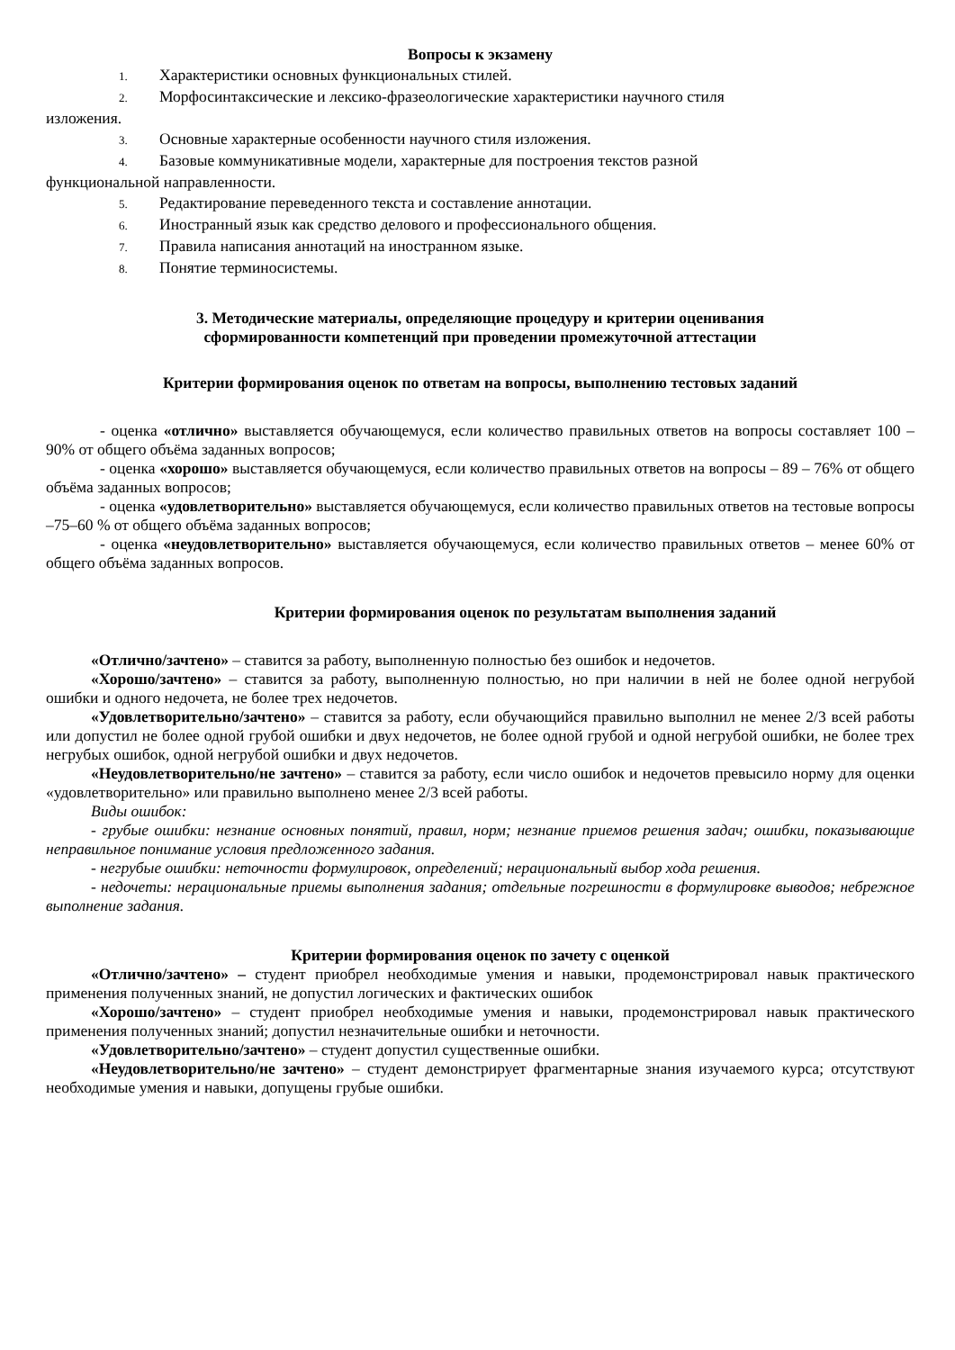Вопросы к экзамену
1. Характеристики основных функциональных стилей.
2. Морфосинтаксические и лексико-фразеологические характеристики научного стиля
изложения.
3. Основные характерные особенности научного стиля изложения.
4. Базовые коммуникативные модели, характерные для построения текстов разной
функциональной направленности.
5. Редактирование переведенного текста и составление аннотации.
6. Иностранный язык как средство делового и профессионального общения.
7. Правила написания аннотаций на иностранном языке.
8. Понятие терминосистемы.
3. Методические материалы, определяющие процедуру и критерии оценивания
сформированности компетенций при проведении промежуточной аттестации
Критерии формирования оценок по ответам на вопросы, выполнению тестовых заданий
- оценка «отлично» выставляется обучающемуся, если количество правильных ответов на вопросы составляет 100 – 90% от общего объёма заданных вопросов;
- оценка «хорошо» выставляется обучающемуся, если количество правильных ответов на вопросы – 89 – 76% от общего объёма заданных вопросов;
- оценка «удовлетворительно» выставляется обучающемуся, если количество правильных ответов на тестовые вопросы –75–60 % от общего объёма заданных вопросов;
- оценка «неудовлетворительно» выставляется обучающемуся, если количество правильных ответов – менее 60% от общего объёма заданных вопросов.
Критерии формирования оценок по результатам выполнения заданий
«Отлично/зачтено» – ставится за работу, выполненную полностью без ошибок и недочетов.
«Хорошо/зачтено» – ставится за работу, выполненную полностью, но при наличии в ней не более одной негрубой ошибки и одного недочета, не более трех недочетов.
«Удовлетворительно/зачтено» – ставится за работу, если обучающийся правильно выполнил не менее 2/3 всей работы или допустил не более одной грубой ошибки и двух недочетов, не более одной грубой и одной негрубой ошибки, не более трех негрубых ошибок, одной негрубой ошибки и двух недочетов.
«Неудовлетворительно/не зачтено» – ставится за работу, если число ошибок и недочетов превысило норму для оценки «удовлетворительно» или правильно выполнено менее 2/3 всей работы.
Виды ошибок:
- грубые ошибки: незнание основных понятий, правил, норм; незнание приемов решения задач; ошибки, показывающие неправильное понимание условия предложенного задания.
- негрубые ошибки: неточности формулировок, определений; нерациональный выбор хода решения.
- недочеты: нерациональные приемы выполнения задания; отдельные погрешности в формулировке выводов; небрежное выполнение задания.
Критерии формирования оценок по зачету с оценкой
«Отлично/зачтено» – студент приобрел необходимые умения и навыки, продемонстрировал навык практического применения полученных знаний, не допустил логических и фактических ошибок
«Хорошо/зачтено» – студент приобрел необходимые умения и навыки, продемонстрировал навык практического применения полученных знаний; допустил незначительные ошибки и неточности.
«Удовлетворительно/зачтено» – студент допустил существенные ошибки.
«Неудовлетворительно/не зачтено» – студент демонстрирует фрагментарные знания изучаемого курса; отсутствуют необходимые умения и навыки, допущены грубые ошибки.